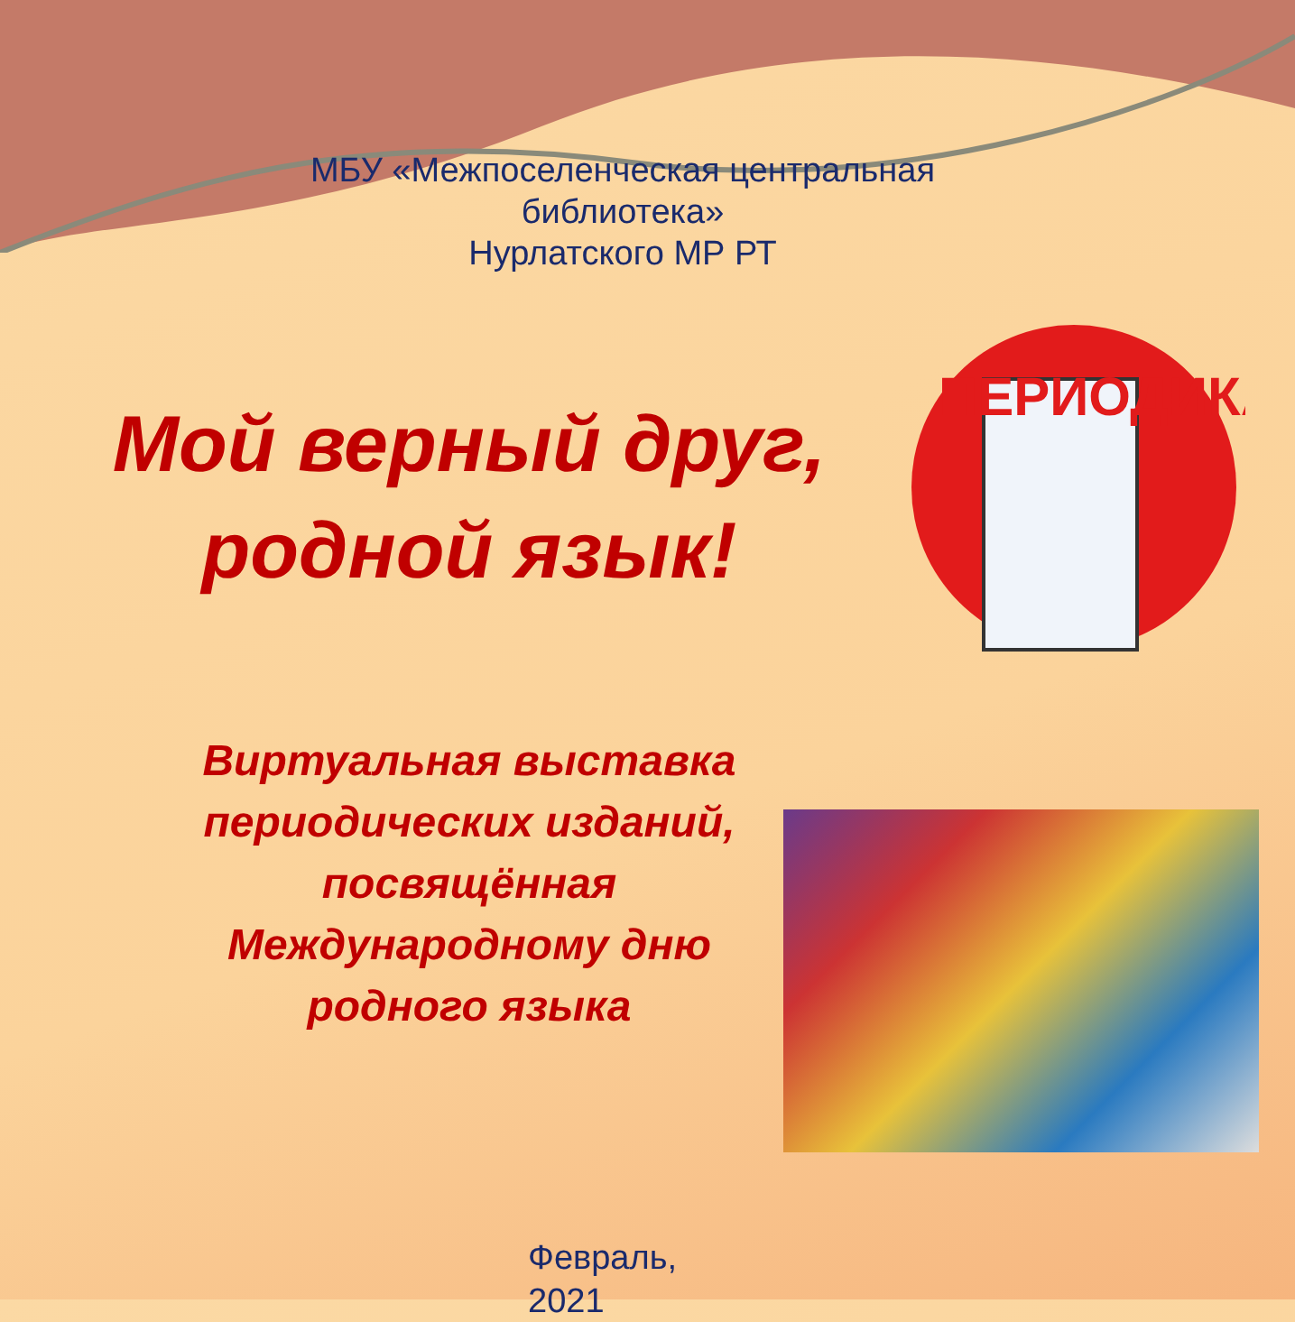ПЕРИОДИКА
МБУ «Межпоселенческая центральная библиотека»
Нурлатского МР РТ
Мой верный друг,
родной язык!
Виртуальная выставка
периодических изданий,
посвящённая
Международному дню
родного языка
Февраль,
2021